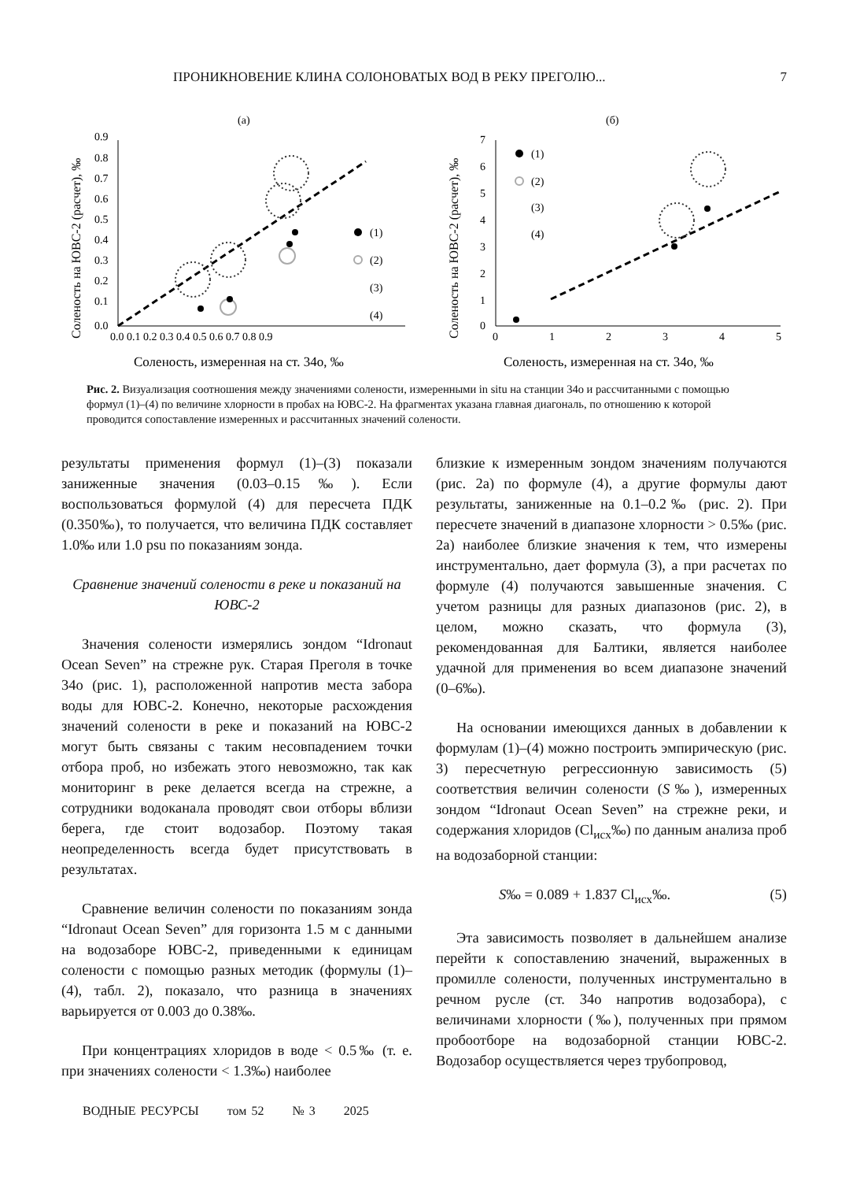ПРОНИКНОВЕНИЕ КЛИНА СОЛОНОВАТЫХ ВОД В РЕКУ ПРЕГОЛЮ... 7
(а)
0.9
0.8
0.7
0.6
0.5
0.4
0.3
0.2
0.1
0.0
0.0 0.1 0.2 0.3 0.4 0.5 0.6 0.7 0.8 0.9
(1)
(2)
(3)
(4)
Соленость, измеренная на ст. 34о, ‰
Соленость на ЮВС-2 (расчет), ‰
(б)
7
6
5
4
3
2
1
0
0
1
2
3
4
5
(1)
(2)
(3)
(4)
Соленость, измеренная на ст. 34о, ‰
Соленость на ЮВС-2 (расчет), ‰
Рис. 2. Визуализация соотношения между значениями солености, измеренными in situ на станции 34о и рассчитанными с помощью формул (1)–(4) по величине хлорности в пробах на ЮВС-2. На фрагментах указана главная диагональ, по отношению к которой проводится сопоставление измеренных и рассчитанных значений солености.
результаты применения формул (1)–(3) показали заниженные значения (0.03–0.15‰). Если воспользоваться формулой (4) для пересчета ПДК (0.350‰), то получается, что величина ПДК составляет 1.0‰ или 1.0 psu по показаниям зонда.
Сравнение значений солености в реке и показаний на ЮВС-2
Значения солености измерялись зондом “Idronaut Ocean Seven” на стрежне рук. Старая Преголя в точке 34о (рис. 1), расположенной напротив места забора воды для ЮВС-2. Конечно, некоторые расхождения значений солености в реке и показаний на ЮВС-2 могут быть связаны с таким несовпадением точки отбора проб, но избежать этого невозможно, так как мониторинг в реке делается всегда на стрежне, а сотрудники водоканала проводят свои отборы вблизи берега, где стоит водозабор. Поэтому такая неопределенность всегда будет присутствовать в результатах.
Сравнение величин солености по показаниям зонда “Idronaut Ocean Seven” для горизонта 1.5 м с данными на водозаборе ЮВС-2, приведенными к единицам солености с помощью разных методик (формулы (1)–(4), табл. 2), показало, что разница в значениях варьируется от 0.003 до 0.38‰.
При концентрациях хлоридов в воде < 0.5‰ (т. е. при значениях солености < 1.3‰) наиболее
близкие к измеренным зондом значениям получаются (рис. 2а) по формуле (4), а другие формулы дают результаты, заниженные на 0.1–0.2‰ (рис. 2). При пересчете значений в диапазоне хлорности > 0.5‰ (рис. 2а) наиболее близкие значения к тем, что измерены инструментально, дает формула (3), а при расчетах по формуле (4) получаются завышенные значения. С учетом разницы для разных диапазонов (рис. 2), в целом, можно сказать, что формула (3), рекомендованная для Балтики, является наиболее удачной для применения во всем диапазоне значений (0–6‰).
На основании имеющихся данных в добавлении к формулам (1)–(4) можно построить эмпирическую (рис. 3) пересчетную регрессионную зависимость (5) соответствия величин солености (S‰), измеренных зондом “Idronaut Ocean Seven” на стрежне реки, и содержания хлоридов (Cl<sub>исх</sub>‰) по данным анализа проб на водозаборной станции:
S‰ = 0.089 + 1.837 Cl<sub>исх</sub>‰. (5)
Эта зависимость позволяет в дальнейшем анализе перейти к сопоставлению значений, выраженных в промилле солености, полученных инструментально в речном русле (ст. 34о напротив водозабора), с величинами хлорности (‰), полученных при прямом пробоотборе на водозаборной станции ЮВС-2. Водозабор осуществляется через трубопровод,
ВОДНЫЕ РЕСУРСЫ том 52 № 3 2025